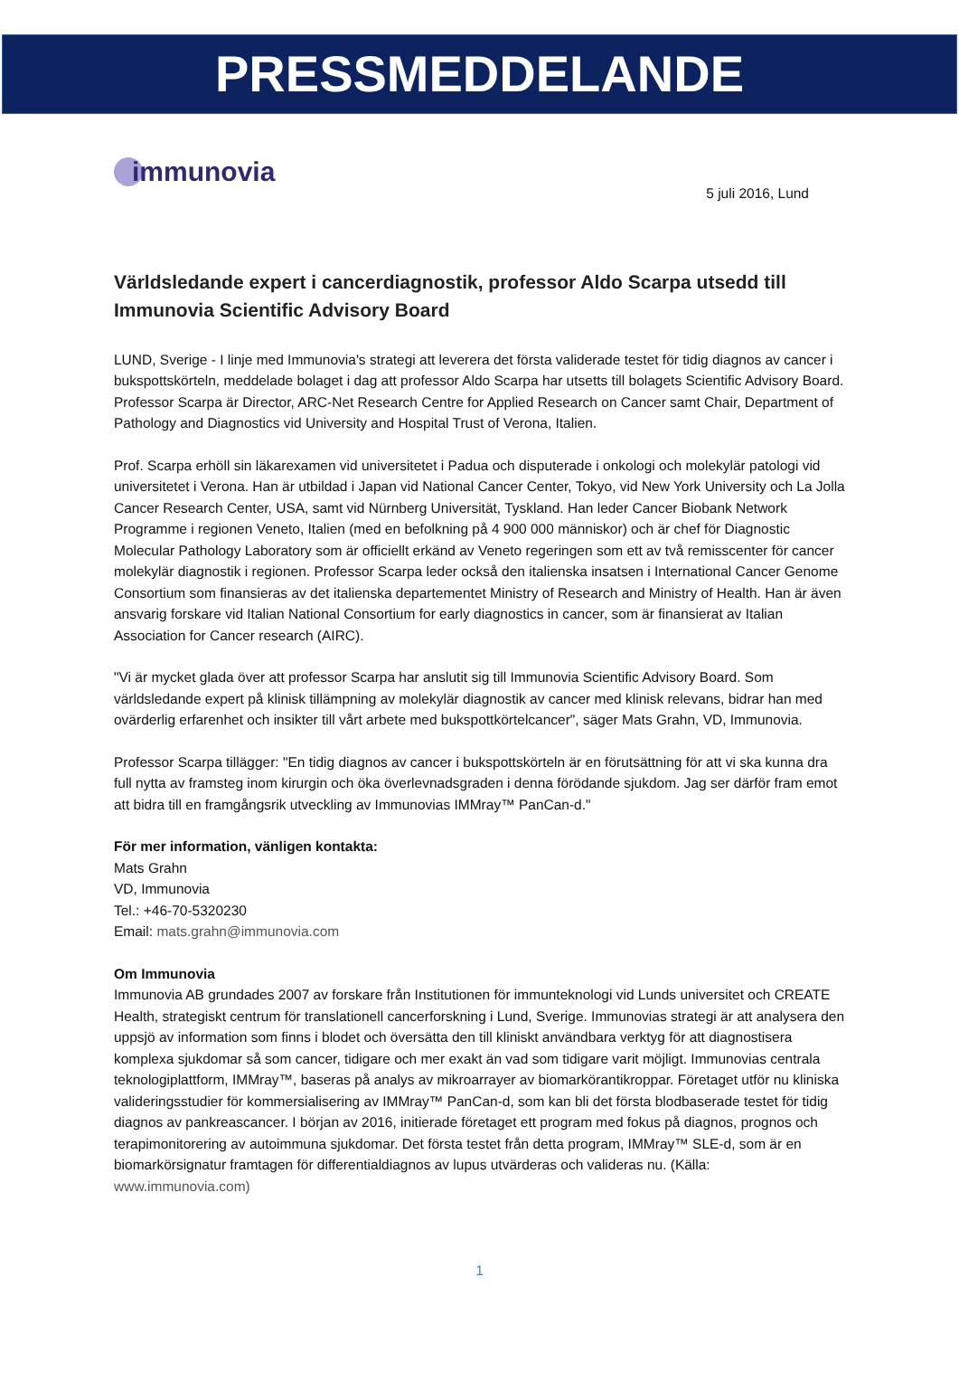PRESSMEDDELANDE
immunovia
5 juli 2016, Lund
Världsledande expert i cancerdiagnostik, professor Aldo Scarpa utsedd till Immunovia Scientific Advisory Board
LUND, Sverige - I linje med Immunovia's strategi att leverera det första validerade testet för tidig diagnos av cancer i bukspottskörteln, meddelade bolaget i dag att professor Aldo Scarpa har utsetts till bolagets Scientific Advisory Board. Professor Scarpa är Director, ARC-Net Research Centre for Applied Research on Cancer samt Chair, Department of Pathology and Diagnostics vid University and Hospital Trust of Verona, Italien.
Prof. Scarpa erhöll sin läkarexamen vid universitetet i Padua och disputerade i onkologi och molekylär patologi vid universitetet i Verona. Han är utbildad i Japan vid National Cancer Center, Tokyo, vid New York University och La Jolla Cancer Research Center, USA, samt vid Nürnberg Universität, Tyskland. Han leder Cancer Biobank Network Programme i regionen Veneto, Italien (med en befolkning på 4 900 000 människor) och är chef för Diagnostic Molecular Pathology Laboratory som är officiellt erkänd av Veneto regeringen som ett av två remisscenter för cancer molekylär diagnostik i regionen. Professor Scarpa leder också den italienska insatsen i International Cancer Genome Consortium som finansieras av det italienska departementet Ministry of Research and Ministry of Health. Han är även ansvarig forskare vid Italian National Consortium for early diagnostics in cancer, som är finansierat av Italian Association for Cancer research (AIRC).
"Vi är mycket glada över att professor Scarpa har anslutit sig till Immunovia Scientific Advisory Board. Som världsledande expert på klinisk tillämpning av molekylär diagnostik av cancer med klinisk relevans, bidrar han med ovärderlig erfarenhet och insikter till vårt arbete med bukspottkörtelcancer", säger Mats Grahn, VD, Immunovia.
Professor Scarpa tillägger: "En tidig diagnos av cancer i bukspottskörteln är en förutsättning för att vi ska kunna dra full nytta av framsteg inom kirurgin och öka överlevnadsgraden i denna förödande sjukdom. Jag ser därför fram emot att bidra till en framgångsrik utveckling av Immunovias IMMray™ PanCan-d."
För mer information, vänligen kontakta:
Mats Grahn
VD, Immunovia
Tel.: +46-70-5320230
Email: mats.grahn@immunovia.com
Om Immunovia
Immunovia AB grundades 2007 av forskare från Institutionen för immunteknologi vid Lunds universitet och CREATE Health, strategiskt centrum för translationell cancerforskning i Lund, Sverige. Immunovias strategi är att analysera den uppsjö av information som finns i blodet och översätta den till kliniskt användbara verktyg för att diagnostisera komplexa sjukdomar så som cancer, tidigare och mer exakt än vad som tidigare varit möjligt. Immunovias centrala teknologiplattform, IMMray™, baseras på analys av mikroarrayer av biomarkörantikroppar. Företaget utför nu kliniska valideringsstudier för kommersialisering av IMMray™ PanCan-d, som kan bli det första blodbaserade testet för tidig diagnos av pankreascancer. I början av 2016, initierade företaget ett program med fokus på diagnos, prognos och terapimonitorering av autoimmuna sjukdomar. Det första testet från detta program, IMMray™ SLE-d, som är en biomarkörsignatur framtagen för differentialdiagnos av lupus utvärderas och valideras nu. (Källa: www.immunovia.com)
1